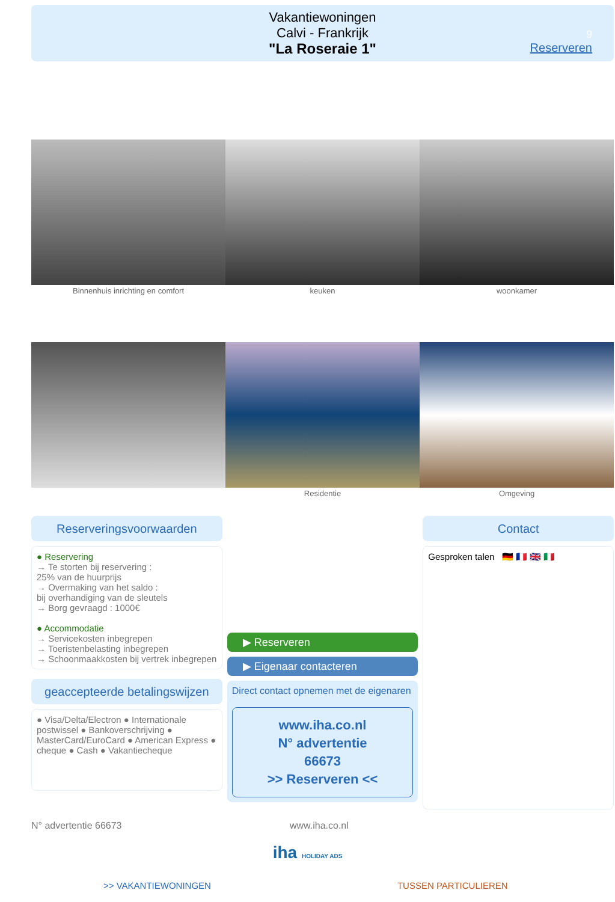Vakantiewoningen
Calvi - Frankrijk
"La Roseraie 1"
9
Reserveren
Binnenhuis inrichting en comfort keuken woonkamer
Residentie Omgeving
Reserveringsvoorwaarden
● Reservering
→ Te storten bij reservering :
25% van de huurprijs
→ Overmaking van het saldo :
bij overhandiging van de sleutels
→ Borg gevraagd : 1000€
● Accommodatie
→ Servicekosten inbegrepen
→ Toeristenbelasting inbegrepen
→ Schoonmaakkosten bij vertrek inbegrepen
geaccepteerde betalingswijzen
● Visa/Delta/Electron ● Internationale postwissel ● Bankoverschrijving ● MasterCard/EuroCard ● American Express ● cheque ● Cash ● Vakantiecheque
▶ Reserveren
▶ Eigenaar contacteren
Direct contact opnemen met de eigenaren
www.iha.co.nl
N° advertentie
66673
>> Reserveren <<
Contact
Gesproken talen 🇩🇪 🇫🇷 🇬🇧 🇮🇹
N° advertentie 66673 www.iha.co.nl
iha HOLIDAY ADS
>> VAKANTIEWONINGEN TUSSEN PARTICULIEREN